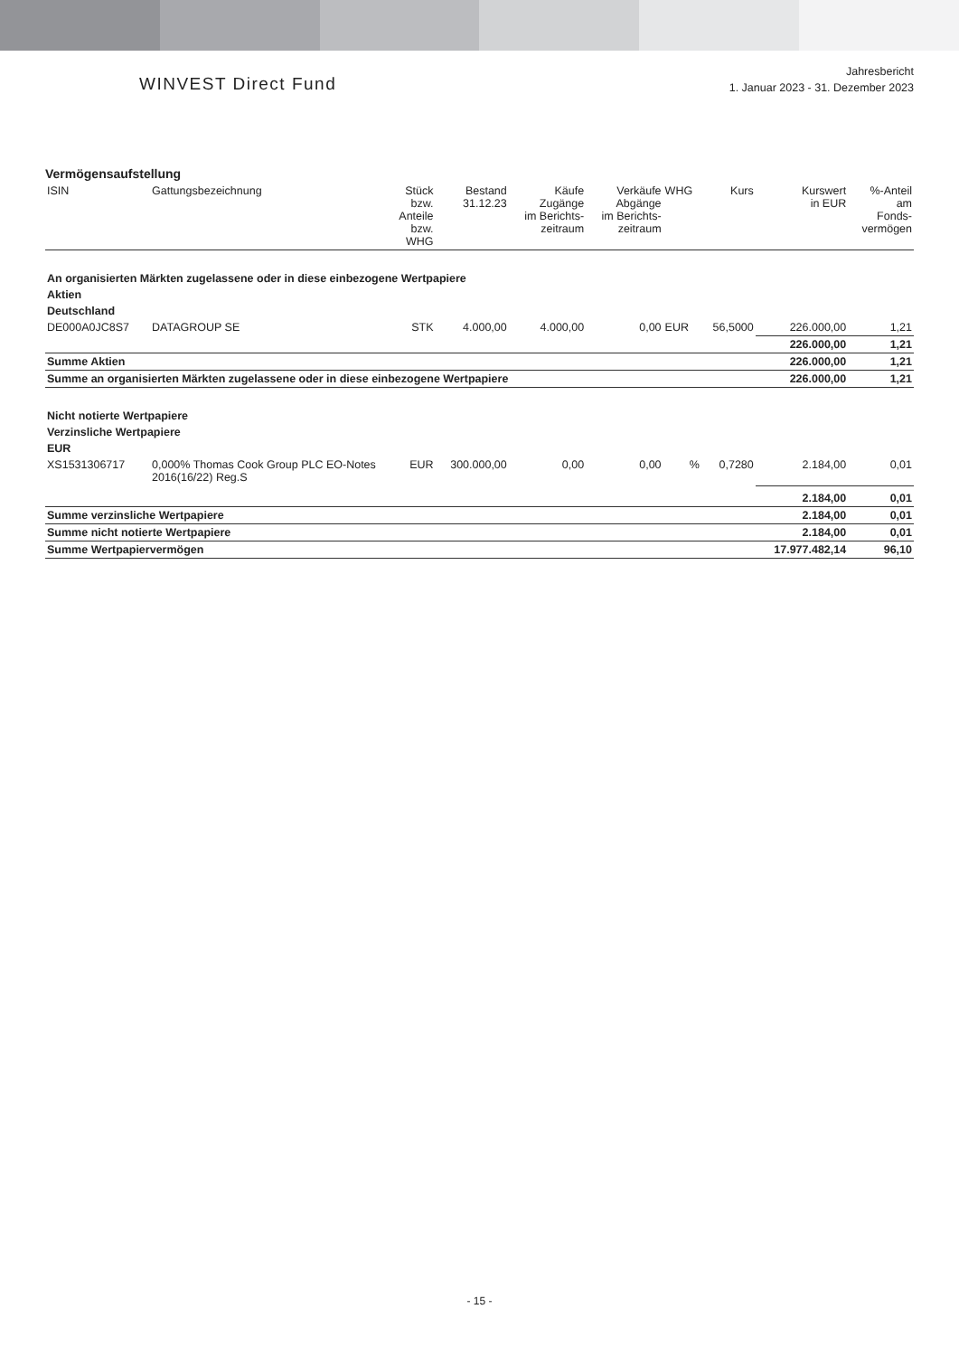WINVEST Direct Fund
Jahresbericht
1. Januar 2023 - 31. Dezember 2023
Vermögensaufstellung
| ISIN | Gattungsbezeichnung | Stück bzw. Anteile bzw. WHG | Bestand 31.12.23 | Käufe Zugänge im Berichts- zeitraum | Verkäufe Abgänge im Berichts- zeitraum | WHG | Kurs | Kurswert in EUR | %-Anteil am Fonds- vermögen |
| --- | --- | --- | --- | --- | --- | --- | --- | --- | --- |
| An organisierten Märkten zugelassene oder in diese einbezogene Wertpapiere | | | | | | | | | |
| Aktien | | | | | | | | | |
| Deutschland | | | | | | | | | |
| DE000A0JC8S7 | DATAGROUP SE | STK | 4.000,00 | 4.000,00 | 0,00 | EUR | 56,5000 | 226.000,00 | 1,21 |
| | | | | | | | | 226.000,00 | 1,21 |
| Summe Aktien | | | | | | | | 226.000,00 | 1,21 |
| Summe an organisierten Märkten zugelassene oder in diese einbezogene Wertpapiere | | | | | | | | 226.000,00 | 1,21 |
| Nicht notierte Wertpapiere | | | | | | | | | |
| Verzinsliche Wertpapiere | | | | | | | | | |
| EUR | | | | | | | | | |
| XS1531306717 | 0,000% Thomas Cook Group PLC EO-Notes 2016(16/22) Reg.S | EUR | 300.000,00 | 0,00 | 0,00 | % | 0,7280 | 2.184,00 | 0,01 |
| | | | | | | | | 2.184,00 | 0,01 |
| Summe verzinsliche Wertpapiere | | | | | | | | 2.184,00 | 0,01 |
| Summe nicht notierte Wertpapiere | | | | | | | | 2.184,00 | 0,01 |
| Summe Wertpapiervermögen | | | | | | | | 17.977.482,14 | 96,10 |
- 15 -